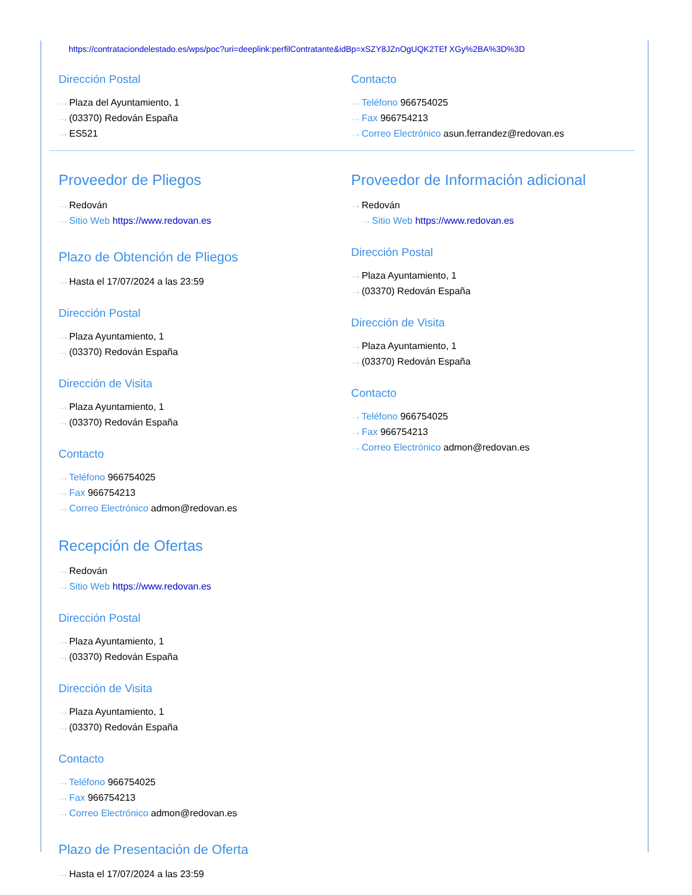https://contrataciondelestado.es/wps/poc?uri=deeplink:perfilContratante&idBp=xSZY8JZnOgUQK2TEf XGy%2BA%3D%3D
Dirección Postal
···› Plaza del Ayuntamiento, 1
···› (03370) Redován España
···› ES521
Contacto
···› Teléfono 966754025
···› Fax 966754213
···› Correo Electrónico asun.ferrandez@redovan.es
Proveedor de Pliegos
···› Redován
···› Sitio Web https://www.redovan.es
Plazo de Obtención de Pliegos
···› Hasta el 17/07/2024 a las 23:59
Dirección Postal
···› Plaza Ayuntamiento, 1
···› (03370) Redován España
Dirección de Visita
···› Plaza Ayuntamiento, 1
···› (03370) Redován España
Contacto
···› Teléfono 966754025
···› Fax 966754213
···› Correo Electrónico admon@redovan.es
Recepción de Ofertas
···› Redován
···› Sitio Web https://www.redovan.es
Dirección Postal
···› Plaza Ayuntamiento, 1
···› (03370) Redován España
Dirección de Visita
···› Plaza Ayuntamiento, 1
···› (03370) Redován España
Contacto
···› Teléfono 966754025
···› Fax 966754213
···› Correo Electrónico admon@redovan.es
Plazo de Presentación de Oferta
···› Hasta el 17/07/2024 a las 23:59
Proveedor de Información adicional
···› Redován
···› Sitio Web https://www.redovan.es
Dirección Postal
···› Plaza Ayuntamiento, 1
···› (03370) Redován España
Dirección de Visita
···› Plaza Ayuntamiento, 1
···› (03370) Redován España
Contacto
···› Teléfono 966754025
···› Fax 966754213
···› Correo Electrónico admon@redovan.es